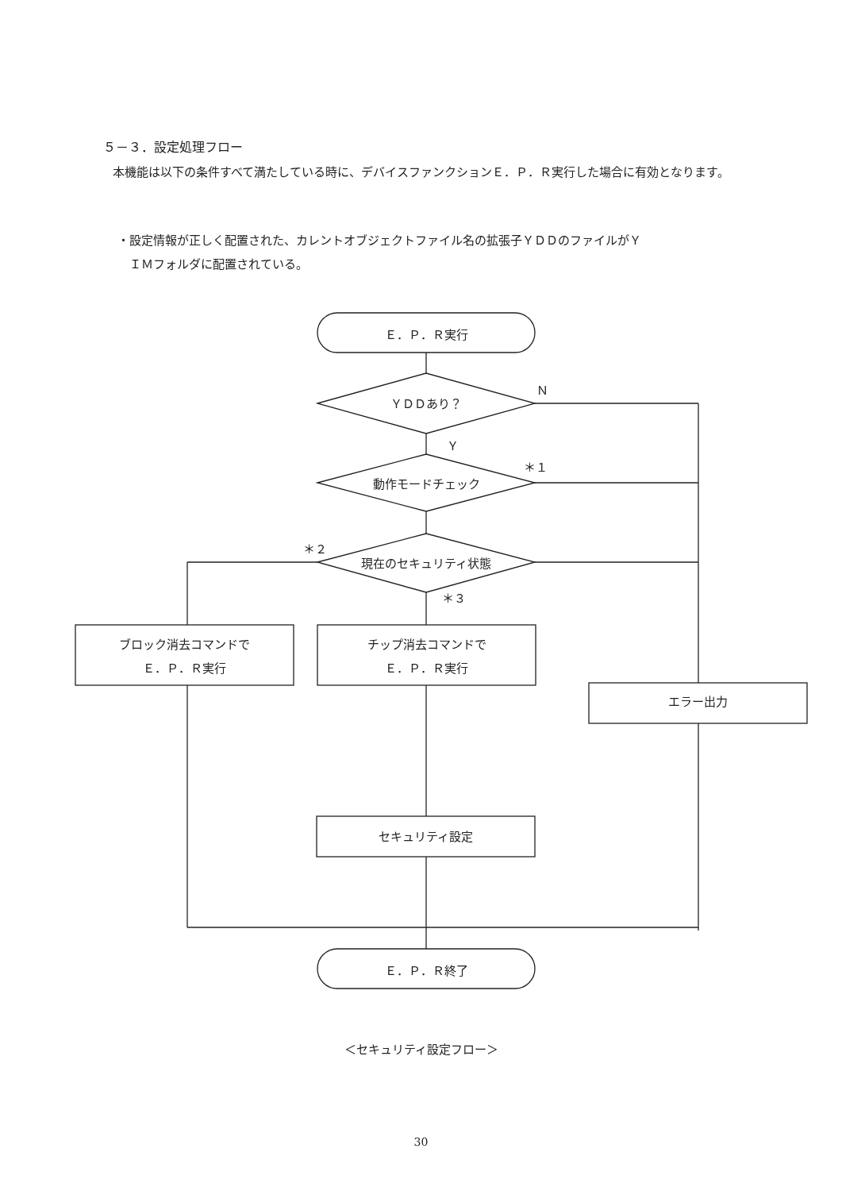５－３．設定処理フロー
　本機能は以下の条件すべて満たしている時に、デバイスファンクションＥ．Ｐ．Ｒ実行した場合に有効となります。
・設定情報が正しく配置された、カレントオブジェクトファイル名の拡張子ＹＤＤのファイルがＹ
　ＩＭフォルダに配置されている。
Ｅ．Ｐ．Ｒ実行
Ｎ
ＹＤＤあり？
Ｙ
＊１
動作モードチェック
＊２
現在のセキュリティ状態
＊３
ブロック消去コマンドで
Ｅ．Ｐ．Ｒ実行
チップ消去コマンドで
Ｅ．Ｐ．Ｒ実行
エラー出力
セキュリティ設定
Ｅ．Ｐ．Ｒ終了
＜セキュリティ設定フロー＞
30